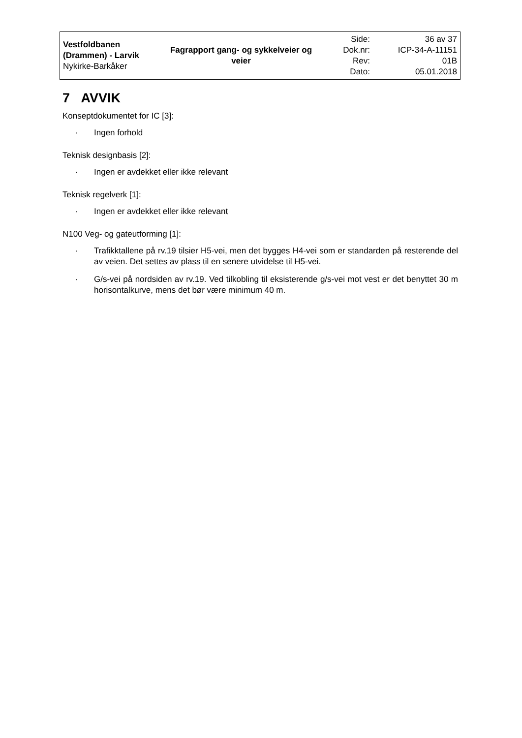| Vestfoldbanen (Drammen) - Larvik Nykirke-Barkåker | Fagrapport gang- og sykkelveier og veier | Side: Dok.nr: Rev: Dato: | 36 av 37 ICP-34-A-11151 01B 05.01.2018 |
7 AVVIK
Konseptdokumentet for IC [3]:
· Ingen forhold
Teknisk designbasis [2]:
· Ingen er avdekket eller ikke relevant
Teknisk regelverk [1]:
· Ingen er avdekket eller ikke relevant
N100 Veg- og gateutforming [1]:
· Trafikktallene på rv.19 tilsier H5-vei, men det bygges H4-vei som er standarden på resterende del av veien. Det settes av plass til en senere utvidelse til H5-vei.
· G/s-vei på nordsiden av rv.19. Ved tilkobling til eksisterende g/s-vei mot vest er det benyttet 30 m horisontalkurve, mens det bør være minimum 40 m.